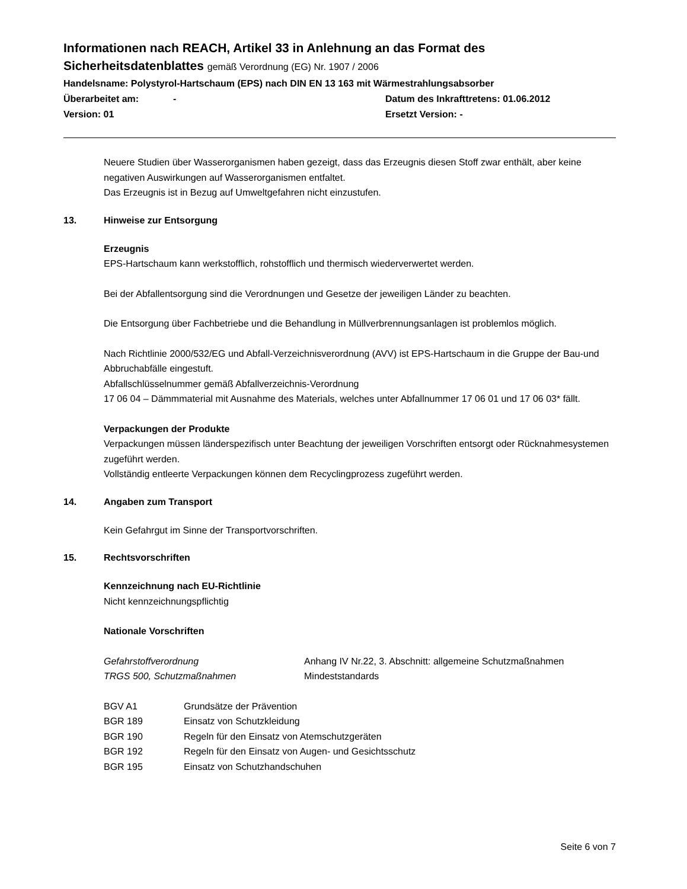Informationen nach REACH, Artikel 33 in Anlehnung an das Format des
Sicherheitsdatenblattes gemäß Verordnung (EG) Nr. 1907 / 2006
Handelsname: Polystyrol-Hartschaum (EPS) nach DIN EN 13 163 mit Wärmestrahlungsabsorber
Überarbeitet am: - Datum des Inkrafttretens: 01.06.2012
Version: 01 Ersetzt Version: -
Neuere Studien über Wasserorganismen haben gezeigt, dass das Erzeugnis diesen Stoff zwar enthält, aber keine negativen Auswirkungen auf Wasserorganismen entfaltet.
Das Erzeugnis ist in Bezug auf Umweltgefahren nicht einzustufen.
13. Hinweise zur Entsorgung
Erzeugnis
EPS-Hartschaum kann werkstofflich, rohstofflich und thermisch wiederverwertet werden.
Bei der Abfallentsorgung sind die Verordnungen und Gesetze der jeweiligen Länder zu beachten.
Die Entsorgung über Fachbetriebe und die Behandlung in Müllverbrennungsanlagen ist problemlos möglich.
Nach Richtlinie 2000/532/EG und Abfall-Verzeichnisverordnung (AVV) ist EPS-Hartschaum in die Gruppe der Bau-und Abbruchabfälle eingestuft.
Abfallschlüsselnummer gemäß Abfallverzeichnis-Verordnung
17 06 04 – Dämmmaterial mit Ausnahme des Materials, welches unter Abfallnummer 17 06 01 und 17 06 03* fällt.
Verpackungen der Produkte
Verpackungen müssen länderspezifisch unter Beachtung der jeweiligen Vorschriften entsorgt oder Rücknahmesystemen zugeführt werden.
Vollständig entleerte Verpackungen können dem Recyclingprozess zugeführt werden.
14. Angaben zum Transport
Kein Gefahrgut im Sinne der Transportvorschriften.
15. Rechtsvorschriften
Kennzeichnung nach EU-Richtlinie
Nicht kennzeichnungspflichtig
Nationale Vorschriften
| Gefahrstoffverordnung | Anhang IV Nr.22, 3. Abschnitt: allgemeine Schutzmaßnahmen |
| TRGS 500, Schutzmaßnahmen | Mindeststandards |
| BGV A1 | Grundsätze der Prävention |
| BGR 189 | Einsatz von Schutzkleidung |
| BGR 190 | Regeln für den Einsatz von Atemschutzgeräten |
| BGR 192 | Regeln für den Einsatz von Augen- und Gesichtsschutz |
| BGR 195 | Einsatz von Schutzhandschuhen |
Seite 6 von 7